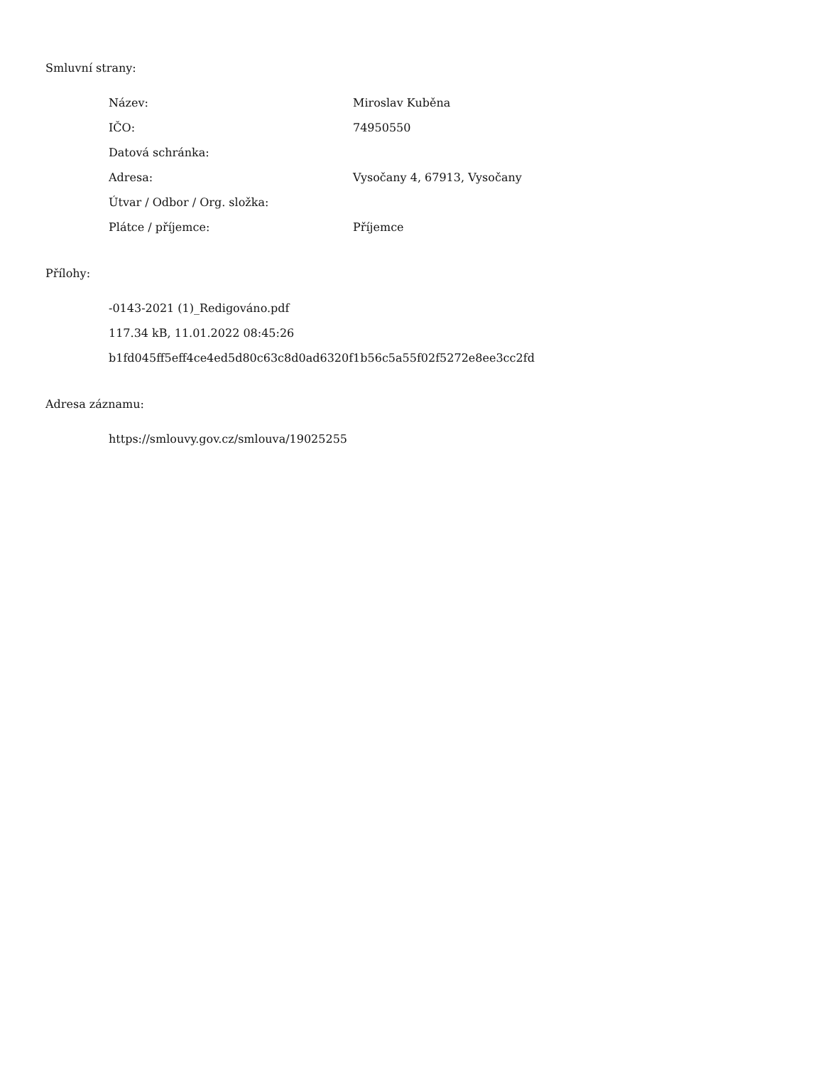Smluvní strany:
| Název: | Miroslav Kuběna |
| IČO: | 74950550 |
| Datová schránka: | |
| Adresa: | Vysočany 4, 67913, Vysočany |
| Útvar / Odbor / Org. složka: | |
| Plátce / příjemce: | Příjemce |
Přílohy:
-0143-2021 (1)_Redigováno.pdf
117.34 kB, 11.01.2022 08:45:26
b1fd045ff5eff4ce4ed5d80c63c8d0ad6320f1b56c5a55f02f5272e8ee3cc2fd
Adresa záznamu:
https://smlouvy.gov.cz/smlouva/19025255